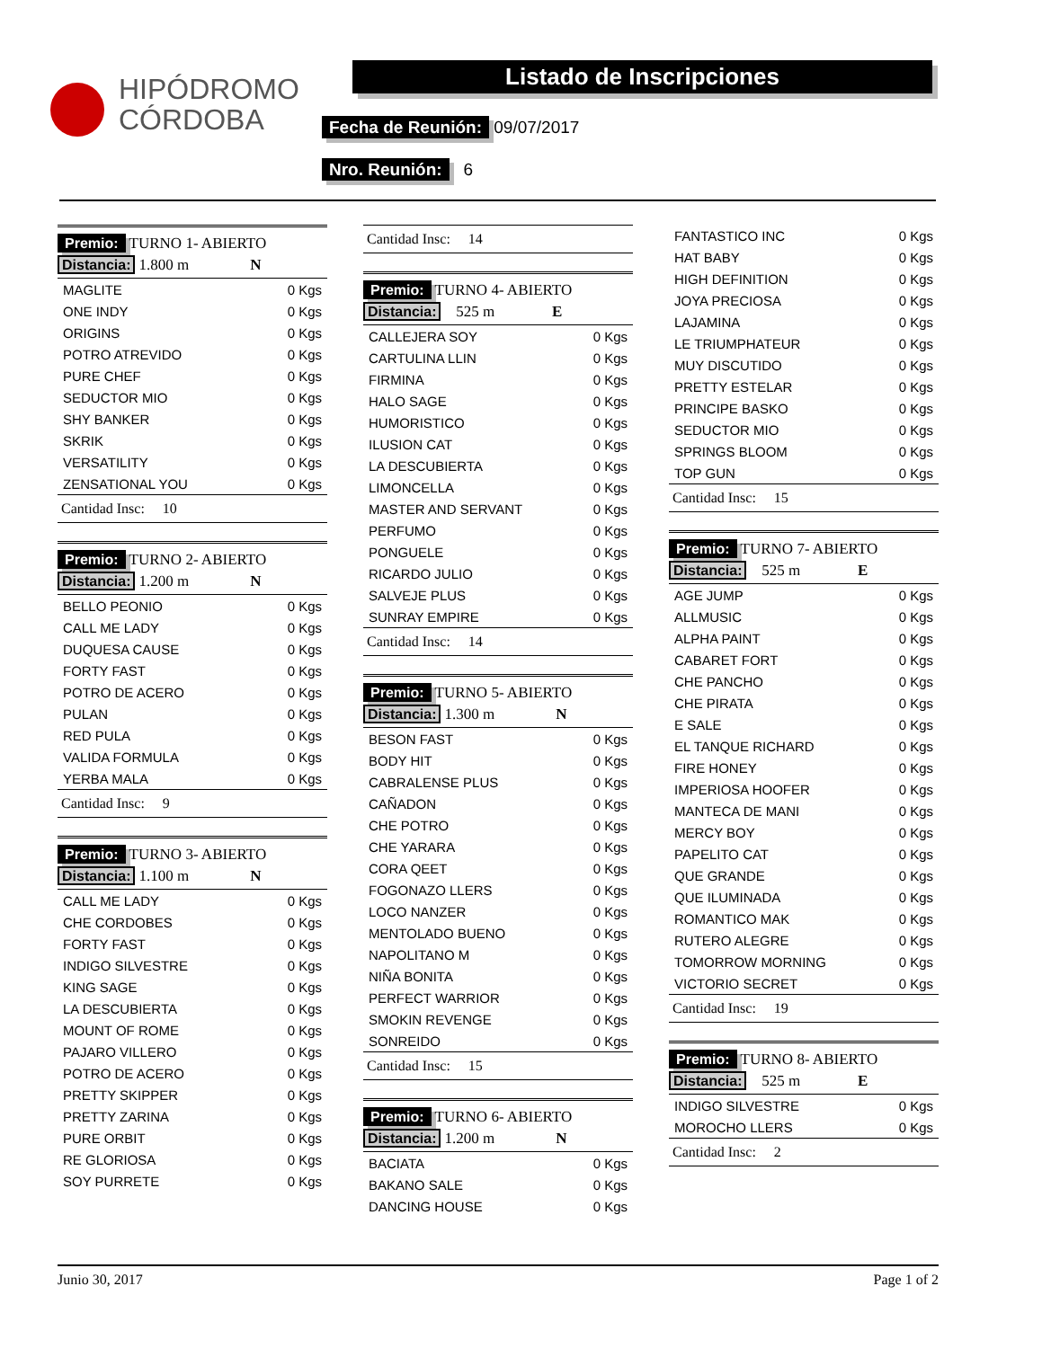HIPÓDROMO
CÓRDOBA
Listado de Inscripciones
Fecha de Reunión: 09/07/2017
Nro. Reunión: 6
Premio: TURNO 1- ABIERTO
Distancia: 1.800 m N
| MAGLITE | 0 Kgs |
| ONE INDY | 0 Kgs |
| ORIGINS | 0 Kgs |
| POTRO ATREVIDO | 0 Kgs |
| PURE CHEF | 0 Kgs |
| SEDUCTOR MIO | 0 Kgs |
| SHY BANKER | 0 Kgs |
| SKRIK | 0 Kgs |
| VERSATILITY | 0 Kgs |
| ZENSATIONAL YOU | 0 Kgs |
Cantidad Insc: 10
Premio: TURNO 2- ABIERTO
Distancia: 1.200 m N
| BELLO PEONIO | 0 Kgs |
| CALL ME LADY | 0 Kgs |
| DUQUESA CAUSE | 0 Kgs |
| FORTY FAST | 0 Kgs |
| POTRO DE ACERO | 0 Kgs |
| PULAN | 0 Kgs |
| RED PULA | 0 Kgs |
| VALIDA FORMULA | 0 Kgs |
| YERBA MALA | 0 Kgs |
Cantidad Insc: 9
Premio: TURNO 3- ABIERTO
Distancia: 1.100 m N
| CALL ME LADY | 0 Kgs |
| CHE CORDOBES | 0 Kgs |
| FORTY FAST | 0 Kgs |
| INDIGO SILVESTRE | 0 Kgs |
| KING SAGE | 0 Kgs |
| LA DESCUBIERTA | 0 Kgs |
| MOUNT OF ROME | 0 Kgs |
| PAJARO VILLERO | 0 Kgs |
| POTRO DE ACERO | 0 Kgs |
| PRETTY SKIPPER | 0 Kgs |
| PRETTY ZARINA | 0 Kgs |
| PURE ORBIT | 0 Kgs |
| RE GLORIOSA | 0 Kgs |
| SOY PURRETE | 0 Kgs |
Cantidad Insc: 14
Premio: TURNO 4- ABIERTO
Distancia: 525 m E
| CALLEJERA SOY | 0 Kgs |
| CARTULINA LLIN | 0 Kgs |
| FIRMINA | 0 Kgs |
| HALO SAGE | 0 Kgs |
| HUMORISTICO | 0 Kgs |
| ILUSION CAT | 0 Kgs |
| LA DESCUBIERTA | 0 Kgs |
| LIMONCELLA | 0 Kgs |
| MASTER AND SERVANT | 0 Kgs |
| PERFUMO | 0 Kgs |
| PONGUELE | 0 Kgs |
| RICARDO JULIO | 0 Kgs |
| SALVEJE PLUS | 0 Kgs |
| SUNRAY EMPIRE | 0 Kgs |
Cantidad Insc: 14
Premio: TURNO 5- ABIERTO
Distancia: 1.300 m N
| BESON FAST | 0 Kgs |
| BODY HIT | 0 Kgs |
| CABRALENSE PLUS | 0 Kgs |
| CAÑADON | 0 Kgs |
| CHE POTRO | 0 Kgs |
| CHE YARARA | 0 Kgs |
| CORA QEET | 0 Kgs |
| FOGONAZO LLERS | 0 Kgs |
| LOCO NANZER | 0 Kgs |
| MENTOLADO BUENO | 0 Kgs |
| NAPOLITANO M | 0 Kgs |
| NIÑA BONITA | 0 Kgs |
| PERFECT WARRIOR | 0 Kgs |
| SMOKIN REVENGE | 0 Kgs |
| SONREIDO | 0 Kgs |
Cantidad Insc: 15
Premio: TURNO 6- ABIERTO
Distancia: 1.200 m N
| BACIATA | 0 Kgs |
| BAKANO SALE | 0 Kgs |
| DANCING HOUSE | 0 Kgs |
| FANTASTICO INC | 0 Kgs |
| HAT BABY | 0 Kgs |
| HIGH DEFINITION | 0 Kgs |
| JOYA PRECIOSA | 0 Kgs |
| LAJAMINA | 0 Kgs |
| LE TRIUMPHATEUR | 0 Kgs |
| MUY DISCUTIDO | 0 Kgs |
| PRETTY ESTELAR | 0 Kgs |
| PRINCIPE BASKO | 0 Kgs |
| SEDUCTOR MIO | 0 Kgs |
| SPRINGS BLOOM | 0 Kgs |
| TOP GUN | 0 Kgs |
Cantidad Insc: 15
Premio: TURNO 7- ABIERTO
Distancia: 525 m E
| AGE JUMP | 0 Kgs |
| ALLMUSIC | 0 Kgs |
| ALPHA PAINT | 0 Kgs |
| CABARET FORT | 0 Kgs |
| CHE PANCHO | 0 Kgs |
| CHE PIRATA | 0 Kgs |
| E SALE | 0 Kgs |
| EL TANQUE RICHARD | 0 Kgs |
| FIRE HONEY | 0 Kgs |
| IMPERIOSA HOOFER | 0 Kgs |
| MANTECA DE MANI | 0 Kgs |
| MERCY BOY | 0 Kgs |
| PAPELITO CAT | 0 Kgs |
| QUE GRANDE | 0 Kgs |
| QUE ILUMINADA | 0 Kgs |
| ROMANTICO MAK | 0 Kgs |
| RUTERO ALEGRE | 0 Kgs |
| TOMORROW MORNING | 0 Kgs |
| VICTORIO SECRET | 0 Kgs |
Cantidad Insc: 19
Premio: TURNO 8- ABIERTO
Distancia: 525 m E
| INDIGO SILVESTRE | 0 Kgs |
| MOROCHO LLERS | 0 Kgs |
Cantidad Insc: 2
Junio 30, 2017 Page 1 of 2